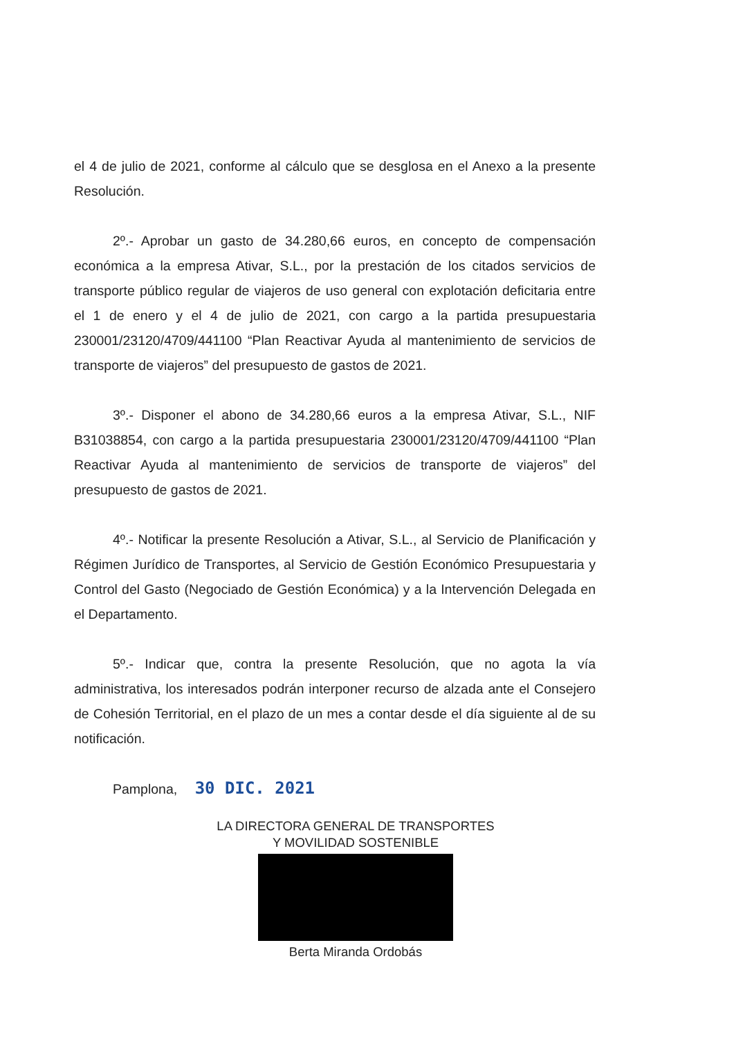el 4 de julio de 2021, conforme al cálculo que se desglosa en el Anexo a la presente Resolución.
2º.- Aprobar un gasto de 34.280,66 euros, en concepto de compensación económica a la empresa Ativar, S.L., por la prestación de los citados servicios de transporte público regular de viajeros de uso general con explotación deficitaria entre el 1 de enero y el 4 de julio de 2021, con cargo a la partida presupuestaria 230001/23120/4709/441100 “Plan Reactivar Ayuda al mantenimiento de servicios de transporte de viajeros” del presupuesto de gastos de 2021.
3º.- Disponer el abono de 34.280,66 euros a la empresa Ativar, S.L., NIF B31038854, con cargo a la partida presupuestaria 230001/23120/4709/441100 “Plan Reactivar Ayuda al mantenimiento de servicios de transporte de viajeros” del presupuesto de gastos de 2021.
4º.- Notificar la presente Resolución a Ativar, S.L., al Servicio de Planificación y Régimen Jurídico de Transportes, al Servicio de Gestión Económico Presupuestaria y Control del Gasto (Negociado de Gestión Económica) y a la Intervención Delegada en el Departamento.
5º.- Indicar que, contra la presente Resolución, que no agota la vía administrativa, los interesados podrán interponer recurso de alzada ante el Consejero de Cohesión Territorial, en el plazo de un mes a contar desde el día siguiente al de su notificación.
Pamplona, 30 DIC. 2021
LA DIRECTORA GENERAL DE TRANSPORTES
Y MOVILIDAD SOSTENIBLE
Berta Miranda Ordobás